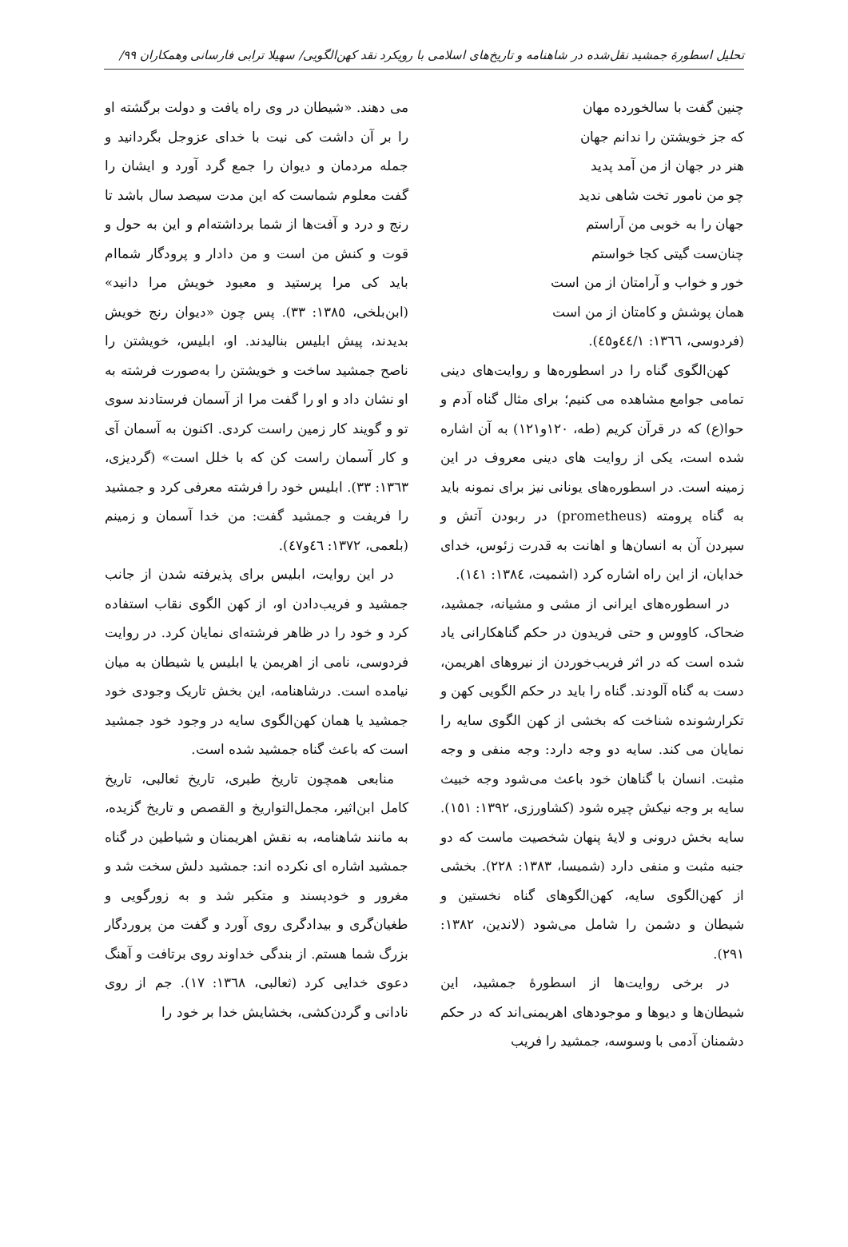تحلیل اسطورهٔ جمشید نقل‌شده در شاهنامه و تاریخ‌های اسلامی با رویکرد نقد کهن‌الگویی/ سهیلا ترابی فارسانی وهمکاران ٩٩/
چنین گفت با سالخورده مهان
که جز خویشتن را ندانم جهان
هنر در جهان از من آمد پدید
چو من نامور تخت شاهی ندید
جهان را به خوبی من آراستم
چنان‌ست گیتی کجا خواستم
خور و خواب و آرامتان از من است
همان پوشش و کامتان از من است
(فردوسی، ١٣٦٦: ٤٤/١و٤٥).
کهن‌الگوی گناه را در اسطوره‌ها و روایت‌های دینی تمامی جوامع مشاهده می کنیم؛ برای مثال گناه آدم و حوا(ع) که در قرآن کریم (طه، ١٢٠و١٢١) به آن اشاره شده است، یکی از روایت های دینی معروف در این زمینه است. در اسطوره‌های یونانی نیز برای نمونه باید به گناه پرومته (prometheus) در ربودن آتش و سپردن آن به انسان‌ها و اهانت به قدرت زئوس، خدای خدایان، از این راه اشاره کرد (اشمیت، ١٣٨٤: ١٤١).
در اسطوره‌های ایرانی از مشی و مشیانه، جمشید، ضحاک، کاووس و حتی فریدون در حکم گناهکارانی یاد شده است که در اثر فریب‌خوردن از نیروهای اهریمن، دست به گناه آلودند. گناه را باید در حکم الگویی کهن و تکرارشونده شناخت که بخشی از کهن الگوی سایه را نمایان می کند. سایه دو وجه دارد: وجه منفی و وجه مثبت. انسان با گناهان خود باعث می‌شود وجه خبیث سایه بر وجه نیکش چیره شود (کشاورزی، ١٣٩٢: ١٥١). سایه بخش درونی و لایهٔ پنهان شخصیت ماست که دو جنبه مثبت و منفی دارد (شمیسا، ١٣٨٣: ٢٢٨). بخشی از کهن‌الگوی سایه، کهن‌الگوهای گناه نخستین و شیطان و دشمن را شامل می‌شود (لاندین، ١٣٨٢: ٢٩١).
در برخی روایت‌ها از اسطورهٔ جمشید، این شیطان‌ها و دیوها و موجودهای اهریمنی‌اند که در حکم دشمنان آدمی با وسوسه، جمشید را فریب
می دهند. «شیطان در وی راه یافت و دولت برگشته او را بر آن داشت کی نیت با خدای عزوجل بگردانید و جمله مردمان و دیوان را جمع گرد آورد و ایشان را گفت معلوم شماست که این مدت سیصد سال باشد تا رنج و درد و آفت‌ها از شما برداشته‌ام و این به حول و قوت و کنش من است و من دادار و پرودگار شماام باید کی مرا پرستید و معبود خویش مرا دانید» (ابن‌بلخی، ١٣٨٥: ٣٣). پس چون «دیوان رنج خویش بدیدند، پیش ابلیس بنالیدند. او، ابلیس، خویشتن را ناصح جمشید ساخت و خویشتن را به‌صورت فرشته به او نشان داد و او را گفت مرا از آسمان فرستادند سوی تو و گویند کار زمین راست کردی. اکنون به آسمان آی و کار آسمان راست کن که با خلل است» (گردیزی، ١٣٦٣: ٣٣). ابلیس خود را فرشته معرفی کرد و جمشید را فریفت و جمشید گفت: من خدا آسمان و زمینم (بلعمی، ١٣٧٢: ٤٦و٤٧).
در این روایت، ابلیس برای پذیرفته شدن از جانب جمشید و فریب‌دادن او، از کهن الگوی نقاب استفاده کرد و خود را در ظاهر فرشته‌ای نمایان کرد. در روایت فردوسی، نامی از اهریمن یا ابلیس یا شیطان به میان نیامده است. درشاهنامه، این بخش تاریک وجودی خود جمشید یا همان کهن‌الگوی سایه در وجود خود جمشید است که باعث گناه جمشید شده است.
منابعی همچون تاریخ طبری، تاریخ ثعالبی، تاریخ کامل ابن‌اثیر، مجمل‌التواریخ و القصص و تاریخ گزیده، به مانند شاهنامه، به نقش اهریمنان و شیاطین در گناه جمشید اشاره ای نکرده اند: جمشید دلش سخت شد و مغرور و خودپسند و متکبر شد و به زورگویی و طغیان‌گری و بیدادگری روی آورد و گفت من پروردگار بزرگ شما هستم. از بندگی خداوند روی برتافت و آهنگ دعوی خدایی کرد (ثعالبی، ١٣٦٨: ١٧). جم از روی نادانی و گردن‌کشی، بخشایش خدا بر خود را